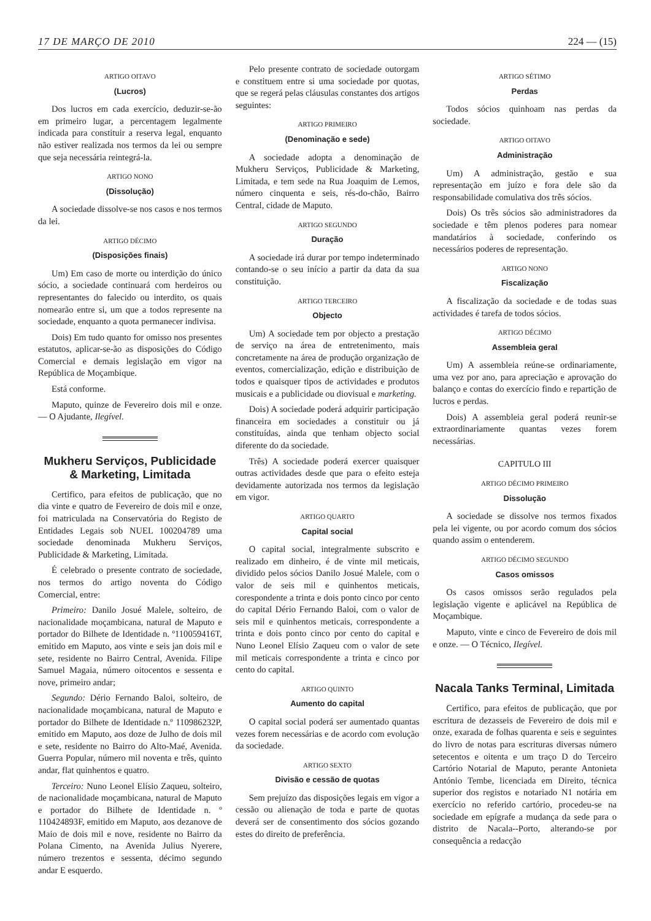17 DE MARÇO DE 2010 224 — (15)
ARTIGO OITAVO
(Lucros)
Dos lucros em cada exercício, deduzir-se-ão em primeiro lugar, a percentagem legalmente indicada para constituir a reserva legal, enquanto não estiver realizada nos termos da lei ou sempre que seja necessária reintegrá-la.
ARTIGO NONO
(Dissolução)
A sociedade dissolve-se nos casos e nos termos da lei.
ARTIGO DÉCIMO
(Disposições finais)
Um) Em caso de morte ou interdição do único sócio, a sociedade continuará com herdeiros ou representantes do falecido ou interdito, os quais nomearão entre si, um que a todos represente na sociedade, enquanto a quota permanecer indivisa.
Dois) Em tudo quanto for omisso nos presentes estatutos, aplicar-se-ão as disposições do Código Comercial e demais legislação em vigor na República de Moçambique.
Está conforme.
Maputo, quinze de Fevereiro dois mil e onze. — O Ajudante, Ilegível.
Mukheru Serviços, Publicidade & Marketing, Limitada
Certifico, para efeitos de publicação, que no dia vinte e quatro de Fevereiro de dois mil e onze, foi matriculada na Conservatória do Registo de Entidades Legais sob NUEL 100204789 uma sociedade denominada Mukheru Serviços, Publicidade & Marketing, Limitada.
É celebrado o presente contrato de sociedade, nos termos do artigo noventa do Código Comercial, entre:
Primeiro: Danilo Josué Malele, solteiro, de nacionalidade moçambicana, natural de Maputo e portador do Bilhete de Identidade n. º110059416T, emitido em Maputo, aos vinte e seis jan dois mil e sete, residente no Bairro Central, Avenida. Filipe Samuel Magaia, número oitocentos e sessenta e nove, primeiro andar;
Segundo: Dério Fernando Baloi, solteiro, de nacionalidade moçambicana, natural de Maputo e portador do Bilhete de Identidade n.º 110986232P, emitido em Maputo, aos doze de Julho de dois mil e sete, residente no Bairro do Alto-Maé, Avenida. Guerra Popular, número mil noventa e três, quinto andar, flat quinhentos e quatro.
Terceiro: Nuno Leonel Elísio Zaqueu, solteiro, de nacionalidade moçambicana, natural de Maputo e portador do Bilhete de Identidade n. º 110424893F, emitido em Maputo, aos dezanove de Maio de dois mil e nove, residente no Bairro da Polana Cimento, na Avenida Julius Nyerere, número trezentos e sessenta, décimo segundo andar E esquerdo.
Pelo presente contrato de sociedade outorgam e constituem entre si uma sociedade por quotas, que se regerá pelas cláusulas constantes dos artigos seguintes:
ARTIGO PRIMEIRO
(Denominação e sede)
A sociedade adopta a denominação de Mukheru Serviços, Publicidade & Marketing, Limitada, e tem sede na Rua Joaquim de Lemos, número cinquenta e seis, rés-do-chão, Bairro Central, cidade de Maputo.
ARTIGO SEGUNDO
Duração
A sociedade irá durar por tempo indeterminado contando-se o seu início a partir da data da sua constituição.
ARTIGO TERCEIRO
Objecto
Um) A sociedade tem por objecto a prestação de serviço na área de entretenimento, mais concretamente na área de produção organização de eventos, comercialização, edição e distribuição de todos e quaisquer tipos de actividades e produtos musicais e a publicidade ou diovisual e marketing.
Dois) A sociedade poderá adquirir participação financeira em sociedades a constituir ou já constituídas, ainda que tenham objecto social diferente do da sociedade.
Três) A sociedade poderá exercer quaisquer outras actividades desde que para o efeito esteja devidamente autorizada nos termos da legislação em vigor.
ARTIGO QUARTO
Capital social
O capital social, integralmente subscrito e realizado em dinheiro, é de vinte mil meticais, dividido pelos sócios Danilo Josué Malele, com o valor de seis mil e quinhentos meticais, corespondente a trinta e dois ponto cinco por cento do capital Dério Fernando Baloi, com o valor de seis mil e quinhentos meticais, correspondente a trinta e dois ponto cinco por cento do capital e Nuno Leonel Elísio Zaqueu com o valor de sete mil meticais correspondente a trinta e cinco por cento do capital.
ARTIGO QUINTO
Aumento do capital
O capital social poderá ser aumentado quantas vezes forem necessárias e de acordo com evolução da sociedade.
ARTIGO SEXTO
Divisão e cessão de quotas
Sem prejuízo das disposições legais em vigor a cessão ou alienação de toda e parte de quotas deverá ser de consentimento dos sócios gozando estes do direito de preferência.
ARTIGO SÉTIMO
Perdas
Todos sócios quinhoam nas perdas da sociedade.
ARTIGO OITAVO
Administração
Um) A administração, gestão e sua representação em juízo e fora dele são da responsabilidade comulativa dos três sócios.
Dois) Os três sócios são administradores da sociedade e têm plenos poderes para nomear mandatários à sociedade, conferindo os necessários poderes de representação.
ARTIGO NONO
Fiscalização
A fiscalização da sociedade e de todas suas actividades é tarefa de todos sócios.
ARTIGO DÉCIMO
Assembleia geral
Um) A assembleia reúne-se ordinariamente, uma vez por ano, para apreciação e aprovação do balanço e contas do exercício findo e repartição de lucros e perdas.
Dois) A assembleia geral poderá reunir-se extraordinariamente quantas vezes forem necessárias.
CAPITULO III
ARTIGO DÉCIMO PRIMEIRO
Dissolução
A sociedade se dissolve nos termos fixados pela lei vigente, ou por acordo comum dos sócios quando assim o entenderem.
ARTIGO DÉCIMO SEGUNDO
Casos omissos
Os casos omissos serão regulados pela legislação vigente e aplicável na República de Moçambique.
Maputo, vinte e cinco de Fevereiro de dois mil e onze. — O Técnico, Ilegível.
Nacala Tanks Terminal, Limitada
Certifico, para efeitos de publicação, que por escritura de dezasseis de Fevereiro de dois mil e onze, exarada de folhas quarenta e seis e seguintes do livro de notas para escrituras diversas número setecentos e oitenta e um traço D do Terceiro Cartório Notarial de Maputo, perante Antonieta António Tembe, licenciada em Direito, técnica superior dos registos e notariado N1 notária em exercício no referido cartório, procedeu-se na sociedade em epígrafe a mudança da sede para o distrito de Nacala--Porto, alterando-se por consequência a redacção